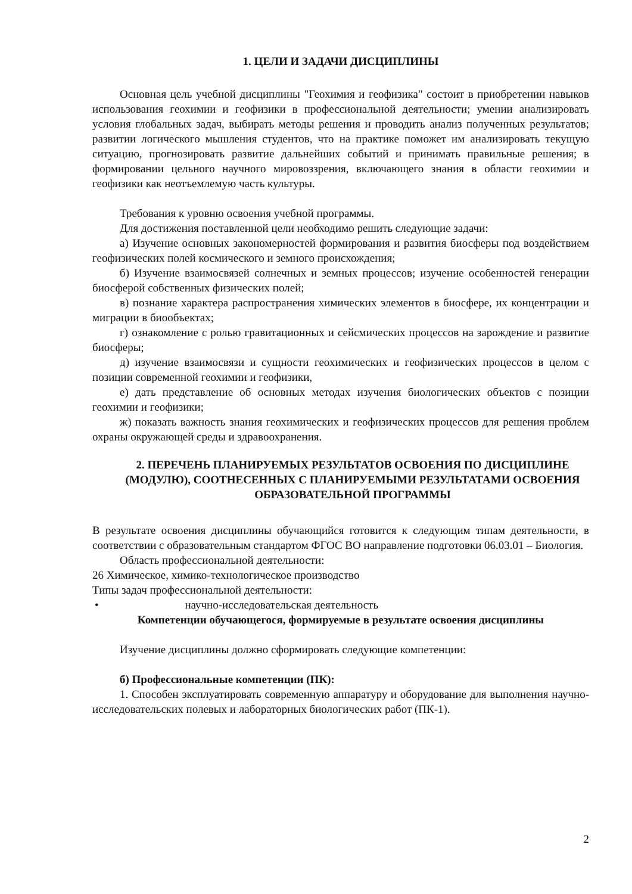1. ЦЕЛИ И ЗАДАЧИ ДИСЦИПЛИНЫ
Основная цель учебной дисциплины "Геохимия и геофизика" состоит в приобретении навыков использования геохимии и геофизики в профессиональной деятельности; умении анализировать условия глобальных задач, выбирать методы решения и проводить анализ полученных результатов; развитии логического мышления студентов, что на практике поможет им анализировать текущую ситуацию, прогнозировать развитие дальнейших событий и принимать правильные решения; в формировании цельного научного мировоззрения, включающего знания в области геохимии и геофизики как неотъемлемую часть культуры.
Требования к уровню освоения учебной программы.
Для достижения поставленной цели необходимо решить следующие задачи:
а) Изучение основных закономерностей формирования и развития биосферы под воздействием геофизических полей космического и земного происхождения;
б) Изучение взаимосвязей солнечных и земных процессов; изучение особенностей генерации биосферой собственных физических полей;
в) познание характера распространения химических элементов в биосфере, их концентрации и миграции в биообъектах;
г) ознакомление с ролью гравитационных и сейсмических процессов на зарождение и развитие биосферы;
д) изучение взаимосвязи и сущности геохимических и геофизических процессов в целом с позиции современной геохимии и геофизики,
е) дать представление об основных методах изучения биологических объектов с позиции геохимии и геофизики;
ж) показать важность знания геохимических и геофизических процессов для решения проблем охраны окружающей среды и здравоохранения.
2. ПЕРЕЧЕНЬ ПЛАНИРУЕМЫХ РЕЗУЛЬТАТОВ ОСВОЕНИЯ ПО ДИСЦИПЛИНЕ (МОДУЛЮ), СООТНЕСЕННЫХ С ПЛАНИРУЕМЫМИ РЕЗУЛЬТАТАМИ ОСВОЕНИЯ ОБРАЗОВАТЕЛЬНОЙ ПРОГРАММЫ
В результате освоения дисциплины обучающийся готовится к следующим типам деятельности, в соответствии с образовательным стандартом ФГОС ВО направление подготовки 06.03.01 – Биология.
Область профессиональной деятельности:
26 Химическое, химико-технологическое производство
Типы задач профессиональной деятельности:
• научно-исследовательская деятельность
Компетенции обучающегося, формируемые в результате освоения дисциплины
Изучение дисциплины должно сформировать следующие компетенции:
б) Профессиональные компетенции (ПК):
1. Способен эксплуатировать современную аппаратуру и оборудование для выполнения научно-исследовательских полевых и лабораторных биологических работ (ПК-1).
2